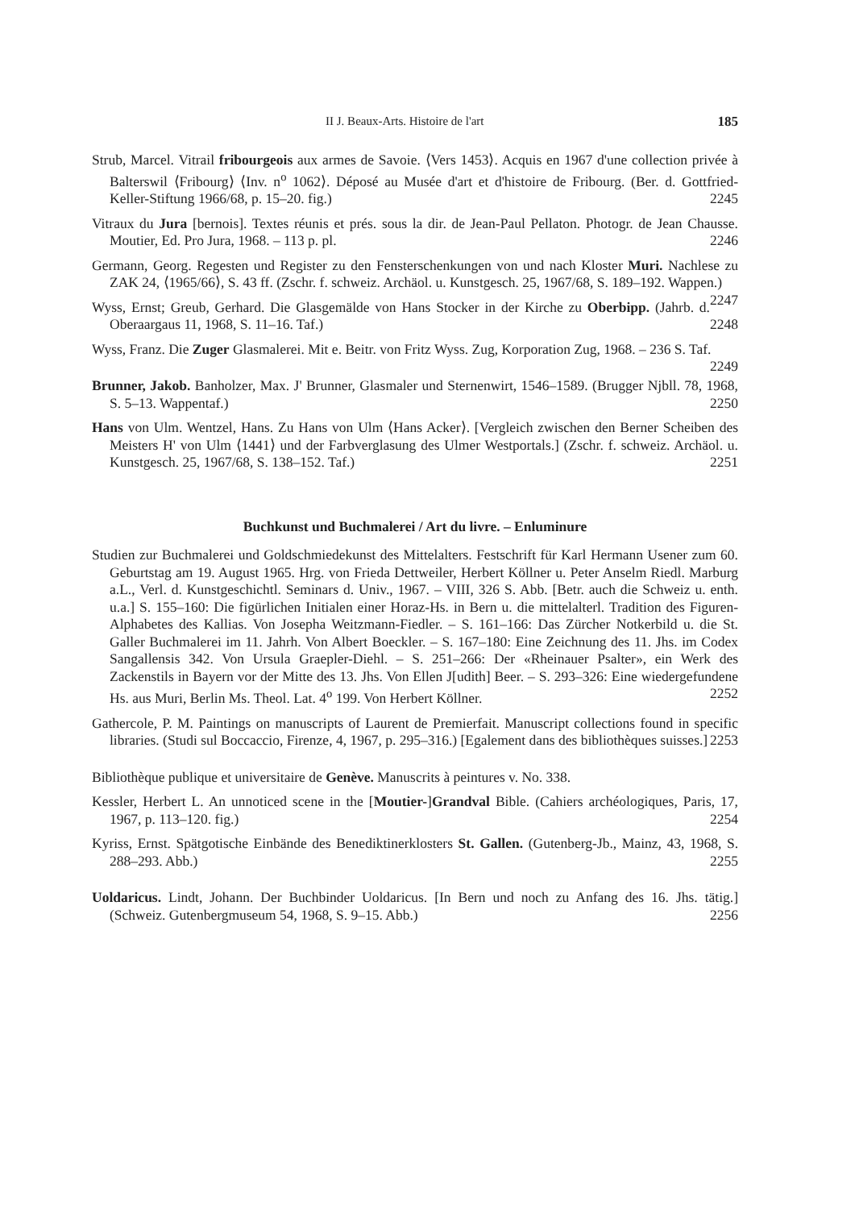II J. Beaux-Arts. Histoire de l'art 185
Strub, Marcel. Vitrail fribourgeois aux armes de Savoie. ⟨Vers 1453⟩. Acquis en 1967 d'une collection privée à Balterswil ⟨Fribourg⟩ ⟨Inv. n<sup>o</sup> 1062⟩. Déposé au Musée d'art et d'histoire de Fribourg. (Ber. d. Gottfried-Keller-Stiftung 1966/68, p. 15–20. fig.) 2245
Vitraux du Jura [bernois]. Textes réunis et prés. sous la dir. de Jean-Paul Pellaton. Photogr. de Jean Chausse. Moutier, Ed. Pro Jura, 1968. – 113 p. pl. 2246
Germann, Georg. Regesten und Register zu den Fensterschenkungen von und nach Kloster Muri. Nachlese zu ZAK 24, ⟨1965/66⟩, S. 43 ff. (Zschr. f. schweiz. Archäol. u. Kunstgesch. 25, 1967/68, S. 189–192. Wappen.) 2247
Wyss, Ernst; Greub, Gerhard. Die Glasgemälde von Hans Stocker in der Kirche zu Oberbipp. (Jahrb. d. Oberaargaus 11, 1968, S. 11–16. Taf.) 2248
Wyss, Franz. Die Zuger Glasmalerei. Mit e. Beitr. von Fritz Wyss. Zug, Korporation Zug, 1968. – 236 S. Taf. 2249
Brunner, Jakob. Banholzer, Max. J' Brunner, Glasmaler und Sternenwirt, 1546–1589. (Brugger Njbll. 78, 1968, S. 5–13. Wappentaf.) 2250
Hans von Ulm. Wentzel, Hans. Zu Hans von Ulm ⟨Hans Acker⟩. [Vergleich zwischen den Berner Scheiben des Meisters H' von Ulm ⟨1441⟩ und der Farbverglasung des Ulmer Westportals.] (Zschr. f. schweiz. Archäol. u. Kunstgesch. 25, 1967/68, S. 138–152. Taf.) 2251
Buchkunst und Buchmalerei / Art du livre. – Enluminure
Studien zur Buchmalerei und Goldschmiedekunst des Mittelalters. Festschrift für Karl Hermann Usener zum 60. Geburtstag am 19. August 1965. Hrg. von Frieda Dettweiler, Herbert Köllner u. Peter Anselm Riedl. Marburg a.L., Verl. d. Kunstgeschichtl. Seminars d. Univ., 1967. – VIII, 326 S. Abb. [Betr. auch die Schweiz u. enth. u.a.] S. 155–160: Die figürlichen Initialen einer Horaz-Hs. in Bern u. die mittelalterl. Tradition des Figuren-Alphabetes des Kallias. Von Josepha Weitzmann-Fiedler. – S. 161–166: Das Zürcher Notkerbild u. die St. Galler Buchmalerei im 11. Jahrh. Von Albert Boeckler. – S. 167–180: Eine Zeichnung des 11. Jhs. im Codex Sangallensis 342. Von Ursula Graepler-Diehl. – S. 251–266: Der «Rheinauer Psalter», ein Werk des Zackenstils in Bayern vor der Mitte des 13. Jhs. Von Ellen J[udith] Beer. – S. 293–326: Eine wiedergefundene Hs. aus Muri, Berlin Ms. Theol. Lat. 4<sup>o</sup> 199. Von Herbert Köllner. 2252
Gathercole, P. M. Paintings on manuscripts of Laurent de Premierfait. Manuscript collections found in specific libraries. (Studi sul Boccaccio, Firenze, 4, 1967, p. 295–316.) [Egalement dans des bibliothèques suisses.] 2253
Bibliothèque publique et universitaire de Genève. Manuscrits à peintures v. No. 338.
Kessler, Herbert L. An unnoticed scene in the [Moutier-]Grandval Bible. (Cahiers archéologiques, Paris, 17, 1967, p. 113–120. fig.) 2254
Kyriss, Ernst. Spätgotische Einbände des Benediktinerklosters St. Gallen. (Gutenberg-Jb., Mainz, 43, 1968, S. 288–293. Abb.) 2255
Uoldaricus. Lindt, Johann. Der Buchbinder Uoldaricus. [In Bern und noch zu Anfang des 16. Jhs. tätig.] (Schweiz. Gutenbergmuseum 54, 1968, S. 9–15. Abb.) 2256